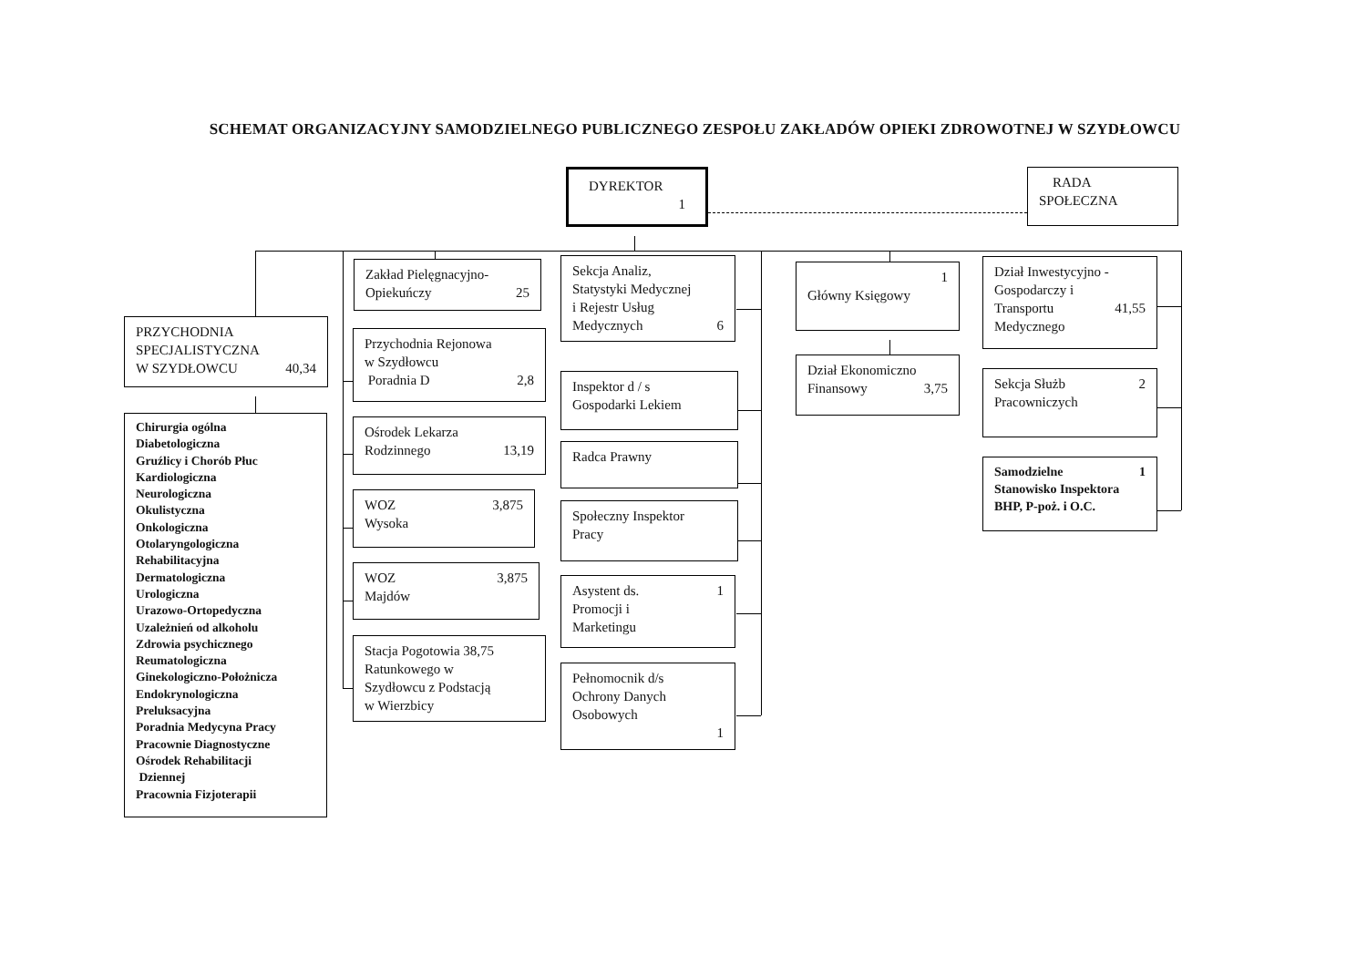SCHEMAT ORGANIZACYJNY SAMODZIELNEGO PUBLICZNEGO ZESPOŁU ZAKŁADÓW OPIEKI ZDROWOTNEJ W SZYDŁOWCU
DYREKTOR
1
RADA
SPOŁECZNA
PRZYCHODNIA
SPECJALISTYCZNA
W SZYDŁOWCU 40,34
Chirurgia ogólna
Diabetologiczna
Gruźlicy i Chorób Płuc
Kardiologiczna
Neurologiczna
Okulistyczna
Onkologiczna
Otolaryngologiczna
Rehabilitacyjna
Dermatologiczna
Urologiczna
Urazowo-Ortopedyczna
Uzależnień od alkoholu
Zdrowia psychicznego
Reumatologiczna
Ginekologiczno-Położnicza
Endokrynologiczna
Preluksacyjna
Poradnia Medycyna Pracy
Pracownie Diagnostyczne
Ośrodek Rehabilitacji
Dziennej
Pracownia Fizjoterapii
Zakład Pielęgnacyjno-
Opiekuńczy 25
Przychodnia Rejonowa
w Szydłowcu
Poradnia D 2,8
Ośrodek Lekarza
Rodzinnego 13,19
WOZ 3,875
Wysoka
WOZ 3,875
Majdów
Stacja Pogotowia 38,75
Ratunkowego w
Szydłowcu z Podstacją
w Wierzbicy
Sekcja Analiz,
Statystyki Medycznej
i Rejestr Usług
Medycznych 6
Inspektor d / s
Gospodarki Lekiem
Radca Prawny
Społeczny Inspektor
Pracy
Asystent ds. 1
Promocji i
Marketingu
Pełnomocnik d/s
Ochrony Danych
Osobowych
1
1
Główny Księgowy
Dział Ekonomiczno
Finansowy 3,75
Dział Inwestycyjno -
Gospodarczy i
Transportu 41,55
Medycznego
Sekcja Służb 2
Pracowniczych
Samodzielne 1
Stanowisko Inspektora
BHP, P-poż. i O.C.